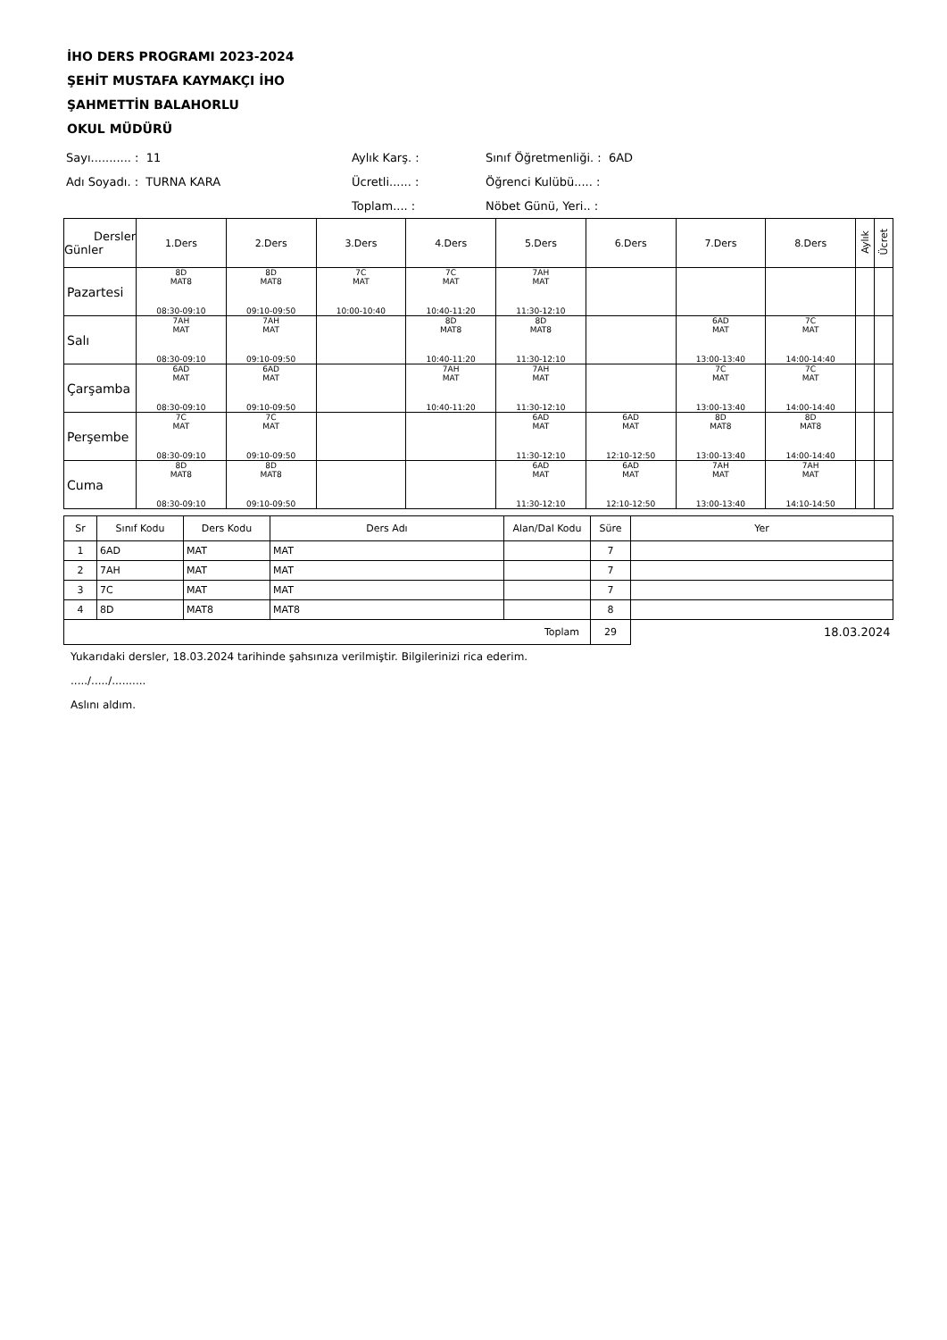İHO DERS PROGRAMI 2023-2024
ŞEHİT MUSTAFA KAYMAKÇI İHO
ŞAHMETTİN BALAHORLU
OKUL MÜDÜRÜ
Sayı........... : 11
Aylık Karş. :
Sınıf Öğretmenliği. : 6AD
Adı Soyadı. : TURNA KARA
Ücretli...... :
Öğrenci Kulübü..... :
Toplam.... :
Nöbet Günü, Yeri.. :
| Dersler Günler | 1.Ders | 2.Ders | 3.Ders | 4.Ders | 5.Ders | 6.Ders | 7.Ders | 8.Ders | Aylık | Ücret |
| --- | --- | --- | --- | --- | --- | --- | --- | --- | --- | --- |
| Pazartesi | 8D MAT8 08:30-09:10 | 8D MAT8 09:10-09:50 | 7C MAT 10:00-10:40 | 7C MAT 10:40-11:20 | 7AH MAT 11:30-12:10 | | | | | |
| Salı | 7AH MAT 08:30-09:10 | 7AH MAT 09:10-09:50 | | 8D MAT8 10:40-11:20 | 8D MAT8 11:30-12:10 | | 6AD MAT 13:00-13:40 | 7C MAT 14:00-14:40 | | |
| Çarşamba | 6AD MAT 08:30-09:10 | 6AD MAT 09:10-09:50 | | 7AH MAT 10:40-11:20 | 7AH MAT 11:30-12:10 | | 7C MAT 13:00-13:40 | 7C MAT 14:00-14:40 | | |
| Perşembe | 7C MAT 08:30-09:10 | 7C MAT 09:10-09:50 | | | 6AD MAT 11:30-12:10 | 6AD MAT 12:10-12:50 | 8D MAT8 13:00-13:40 | 8D MAT8 14:00-14:40 | | |
| Cuma | 8D MAT8 08:30-09:10 | 8D MAT8 09:10-09:50 | | | 6AD MAT 11:30-12:10 | 6AD MAT 12:10-12:50 | 7AH MAT 13:00-13:40 | 7AH MAT 14:10-14:50 | | |
| Sr | Sınıf Kodu | Ders Kodu | Ders Adı | Alan/Dal Kodu | Süre | Yer |
| 1 | 6AD | MAT | MAT | | 7 | |
| 2 | 7AH | MAT | MAT | | 7 | |
| 3 | 7C | MAT | MAT | | 7 | |
| 4 | 8D | MAT8 | MAT8 | | 8 | |
| Toplam | | | | | 29 | 18.03.2024 |
Yukarıdaki dersler, 18.03.2024 tarihinde şahsınıza verilmiştir. Bilgilerinizi rica ederim.
...../...../..........
Aslını aldım.